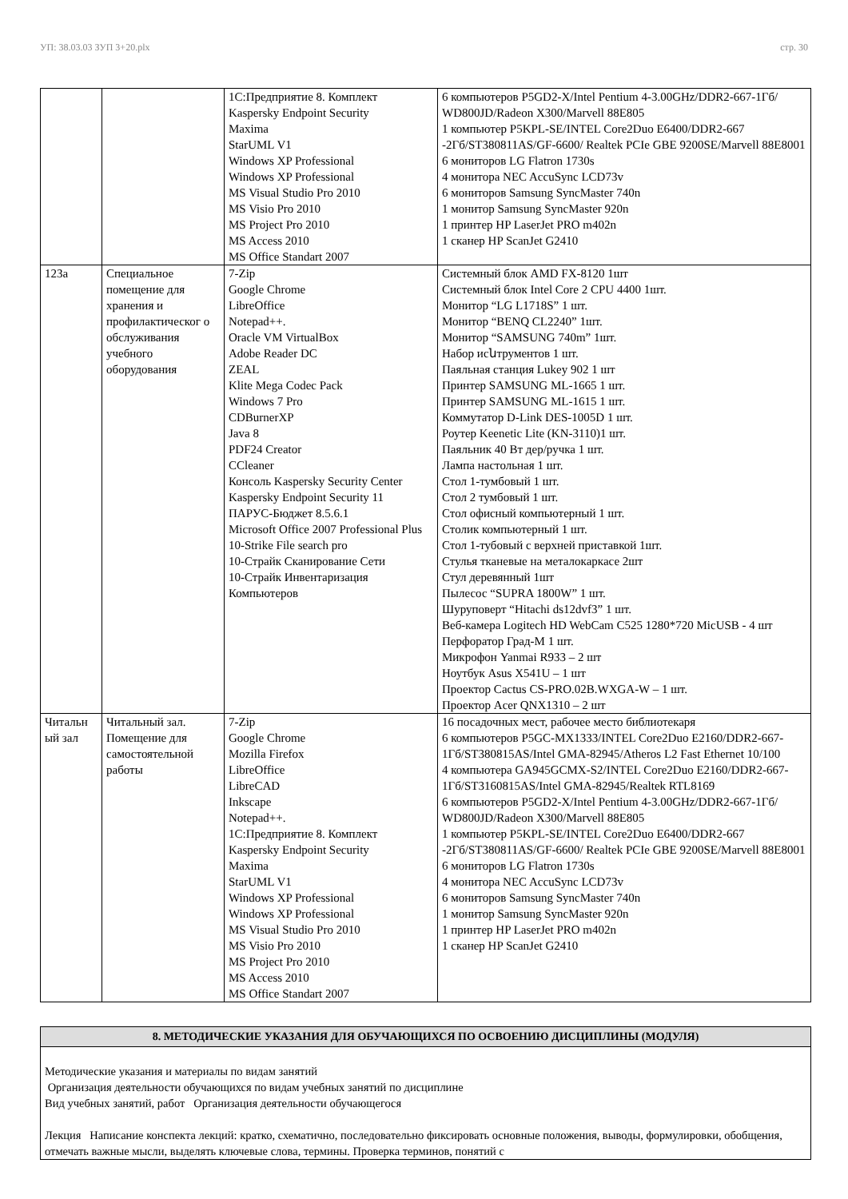УП: 38.03.03 ЗУП 3+20.plx стр. 30
| | | 1С:Предприятие 8. Комплект Kaspersky Endpoint Security Maxima StarUML V1 Windows XP Professional Windows XP Professional MS Visual Studio Pro 2010 MS Visio Pro 2010 MS Project Pro 2010 MS Access 2010 MS Office Standart 2007 | 6 компьютеров P5GD2-X/Intel Pentium 4-3.00GHz/DDR2-667-1Гб/ WD800JD/Radeon X300/Marvell 88E805 1 компьютер P5KPL-SE/INTEL Core2Duo E6400/DDR2-667 -2Гб/ST380811AS/GF-6600/ Realtek PCIe GBE 9200SE/Marvell 88E8001 6 мониторов LG Flatron 1730s 4 монитора NEC AccuSync LCD73v 6 мониторов Samsung SyncMaster 740n 1 монитор Samsung SyncMaster 920n 1 принтер HP LaserJet PRO m402n 1 сканер HP ScanJet G2410 |
| 123а | Специальное помещение для хранения и профилактическог о обслуживания учебного оборудования | 7-Zip Google Chrome LibreOffice Notepad++. Oracle VM VirtualBox Adobe Reader DC ZEAL Klite Mega Codec Pack Windows 7 Pro CDBurnerXP Java 8 PDF24 Creator CCleaner Консоль Kaspersky Security Center Kaspersky Endpoint Security 11 ПАРУС-Бюджет 8.5.6.1 Microsoft Office 2007 Professional Plus 10-Strike File search pro 10-Страйк Сканирование Сети 10-Страйк Инвентаризация Компьютеров | Системный блок AMD FX-8120 1шт Системный блок Intel Core 2 CPU 4400 1шт. Монитор “LG L1718S” 1 шт. Монитор “BENQ CL2240” 1шт. Монитор “SAMSUNG 740m” 1шт. Набор исնтрументов 1 шт. Паяльная станция Lukey 902 1 шт Принтер SAMSUNG ML-1665 1 шт. Принтер SAMSUNG ML-1615 1 шт. Коммутатор D-Link DES-1005D 1 шт. Роутер Keenetic Lite (KN-3110)1 шт. Паяльник 40 Вт дер/ручка 1 шт. Лампа настольная 1 шт. Стол 1-тумбовый 1 шт. Стол 2 тумбовый 1 шт. Стол офисный компьютерный 1 шт. Столик компьютерный 1 шт. Стол 1-тубовый с верхней приставкой 1шт. Стулья тканевые на металокаркасе 2шт Стул деревянный 1шт Пылесос “SUPRA 1800W” 1 шт. Шуруповерт “Hitachi ds12dvf3” 1 шт. Веб-камера Logitech HD WebCam C525 1280*720 MicUSB - 4 шт Перфоратор Град-М 1 шт. Микрофон Yanmai R933 – 2 шт Ноутбук Asus X541U – 1 шт Проектор Cactus CS-PRO.02B.WXGA-W – 1 шт. Проектор Acer QNX1310 – 2 шт |
| Читальн ый зал | Читальный зал. Помещение для самостоятельной работы | 7-Zip Google Chrome Mozilla Firefox LibreOffice LibreCAD Inkscape Notepad++. 1С:Предприятие 8. Комплект Kaspersky Endpoint Security Maxima StarUML V1 Windows XP Professional Windows XP Professional MS Visual Studio Pro 2010 MS Visio Pro 2010 MS Project Pro 2010 MS Access 2010 MS Office Standart 2007 | 16 посадочных мест, рабочее место библиотекаря 6 компьютеров P5GC-MX1333/INTEL Core2Duo E2160/DDR2-667-1Гб/ST380815AS/Intel GMA-82945/Atheros L2 Fast Ethernet 10/100 4 компьютера GA945GCMX-S2/INTEL Core2Duo E2160/DDR2-667-1Гб/ST3160815AS/Intel GMA-82945/Realtek RTL8169 6 компьютеров P5GD2-X/Intel Pentium 4-3.00GHz/DDR2-667-1Гб/ WD800JD/Radeon X300/Marvell 88E805 1 компьютер P5KPL-SE/INTEL Core2Duo E6400/DDR2-667 -2Гб/ST380811AS/GF-6600/ Realtek PCIe GBE 9200SE/Marvell 88E8001 6 мониторов LG Flatron 1730s 4 монитора NEC AccuSync LCD73v 6 мониторов Samsung SyncMaster 740n 1 монитор Samsung SyncMaster 920n 1 принтер HP LaserJet PRO m402n 1 сканер HP ScanJet G2410 |
8. МЕТОДИЧЕСКИЕ УКАЗАНИЯ ДЛЯ ОБУЧАЮЩИХСЯ ПО ОСВОЕНИЮ ДИСЦИПЛИНЫ (МОДУЛЯ)
Методические указания и материалы по видам занятий
Организация деятельности обучающихся по видам учебных занятий по дисциплине
Вид учебных занятий, работ Организация деятельности обучающегося
Лекция Написание конспекта лекций: кратко, схематично, последовательно фиксировать основные положения, выводы, формулировки, обобщения, отмечать важные мысли, выделять ключевые слова, термины. Проверка терминов, понятий с